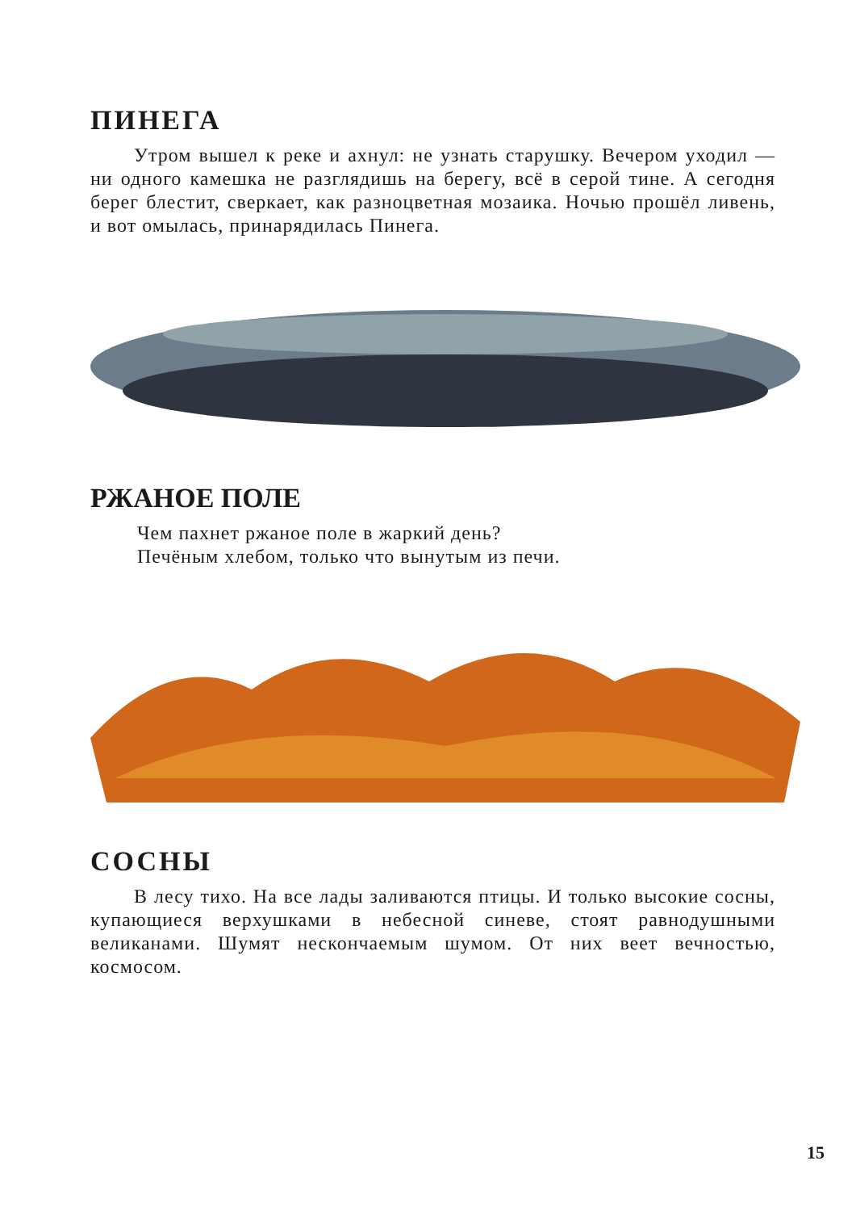ПИНЕГА
Утром вышел к реке и ахнул: не узнать старушку. Вечером уходил — ни одного камешка не разглядишь на берегу, всё в серой тине. А сегодня берег блестит, сверкает, как разноцветная мозаика. Ночью прошёл ливень, и вот омылась, принарядилась Пинега.
РЖАНОЕ ПОЛЕ
Чем пахнет ржаное поле в жаркий день?
Печёным хлебом, только что вынутым из печи.
СОСНЫ
В лесу тихо. На все лады заливаются птицы. И только высокие сосны, купающиеся верхушками в небесной синеве, стоят равнодушными великанами. Шумят нескончаемым шумом. От них веет вечностью, космосом.
15